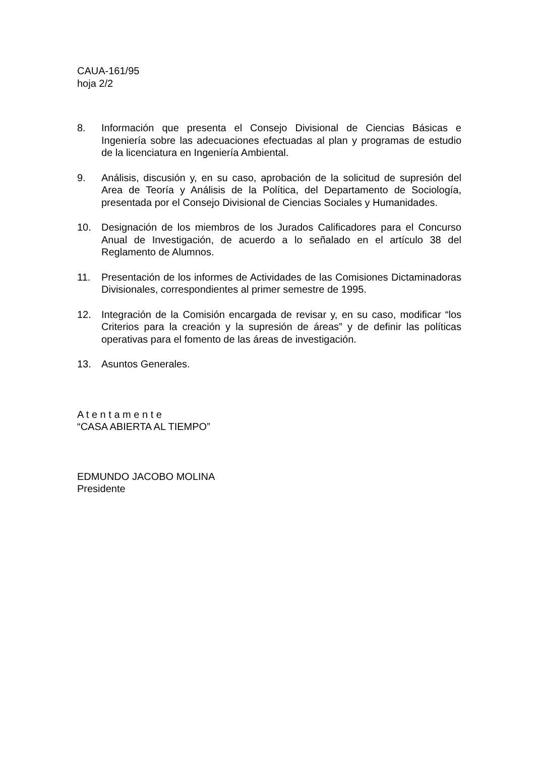CAUA-161/95
hoja 2/2
8. Información que presenta el Consejo Divisional de Ciencias Básicas e Ingeniería sobre las adecuaciones efectuadas al plan y programas de estudio de la licenciatura en Ingeniería Ambiental.
9. Análisis, discusión y, en su caso, aprobación de la solicitud de supresión del Area de Teoría y Análisis de la Política, del Departamento de Sociología, presentada por el Consejo Divisional de Ciencias Sociales y Humanidades.
10. Designación de los miembros de los Jurados Calificadores para el Concurso Anual de Investigación, de acuerdo a lo señalado en el artículo 38 del Reglamento de Alumnos.
11. Presentación de los informes de Actividades de las Comisiones Dictaminadoras Divisionales, correspondientes al primer semestre de 1995.
12. Integración de la Comisión encargada de revisar y, en su caso, modificar “los Criterios para la creación y la supresión de áreas” y de definir las políticas operativas para el fomento de las áreas de investigación.
13. Asuntos Generales.
A t e n t a m e n t e
“CASA ABIERTA AL TIEMPO”
EDMUNDO JACOBO MOLINA
Presidente